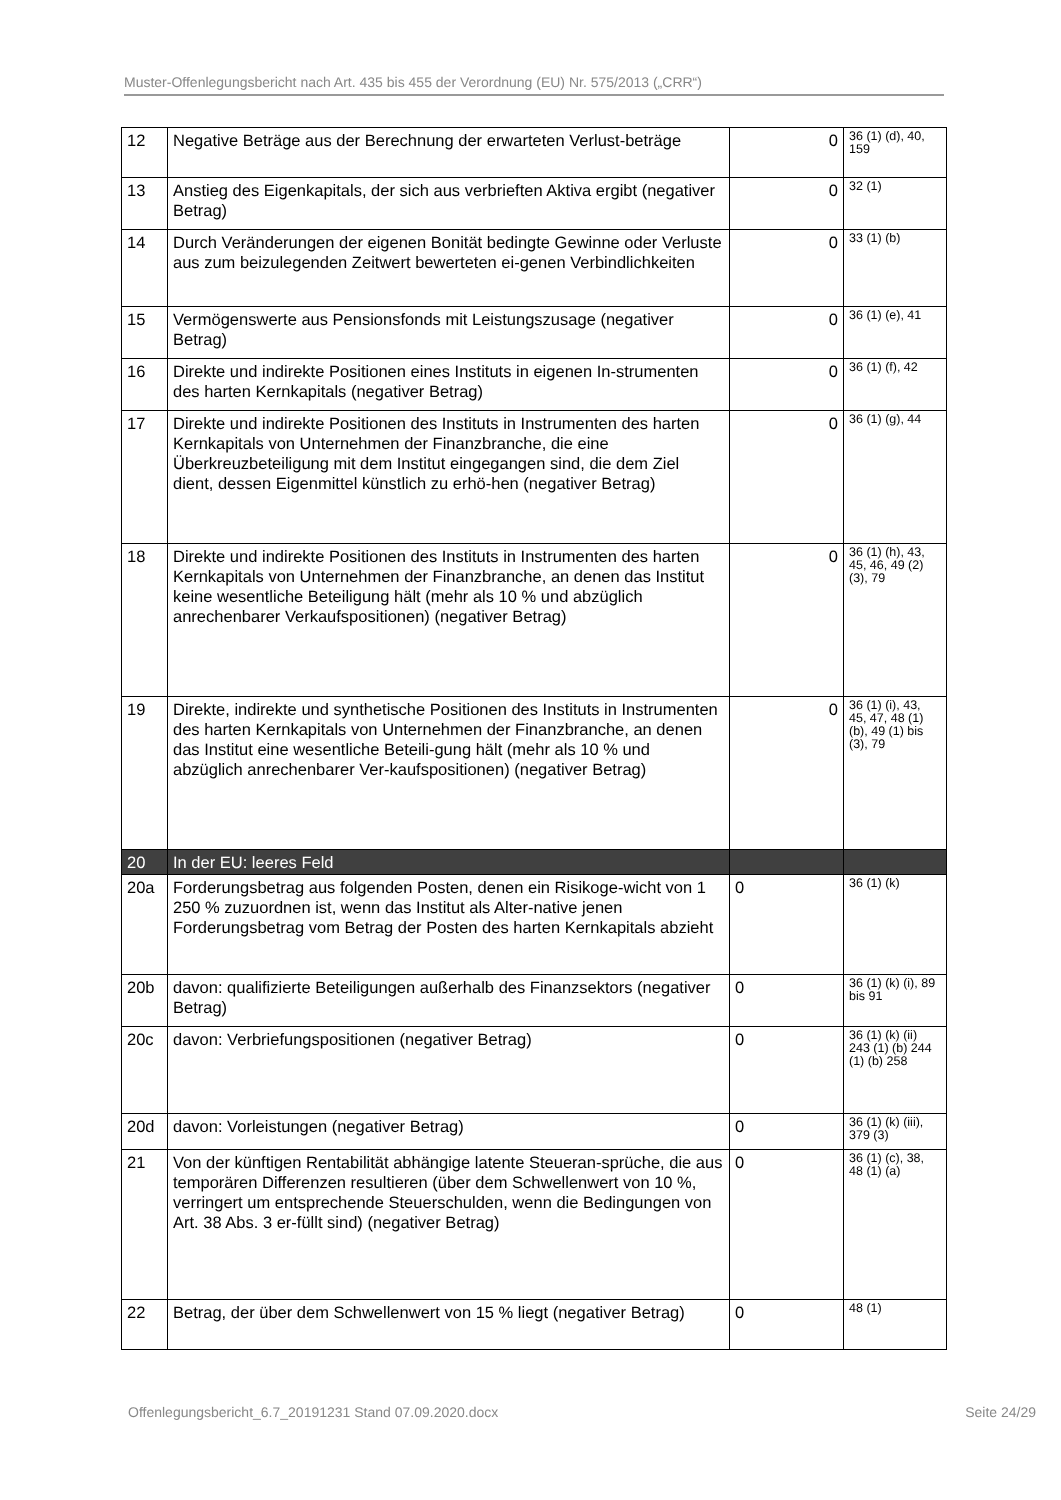Muster-Offenlegungsbericht nach Art. 435 bis 455 der Verordnung (EU) Nr. 575/2013 („CRR“)
| 12 | Negative Beträge aus der Berechnung der erwarteten Verlust-beträge | 0 | 36 (1) (d), 40, 159 |
| 13 | Anstieg des Eigenkapitals, der sich aus verbrieften Aktiva ergibt (negativer Betrag) | 0 | 32 (1) |
| 14 | Durch Veränderungen der eigenen Bonität bedingte Gewinne oder Verluste aus zum beizulegenden Zeitwert bewerteten ei-genen Verbindlichkeiten | 0 | 33 (1) (b) |
| 15 | Vermögenswerte aus Pensionsfonds mit Leistungszusage (negativer Betrag) | 0 | 36 (1) (e), 41 |
| 16 | Direkte und indirekte Positionen eines Instituts in eigenen In-strumenten des harten Kernkapitals (negativer Betrag) | 0 | 36 (1) (f), 42 |
| 17 | Direkte und indirekte Positionen des Instituts in Instrumenten des harten Kernkapitals von Unternehmen der Finanzbranche, die eine Überkreuzbeteiligung mit dem Institut eingegangen sind, die dem Ziel dient, dessen Eigenmittel künstlich zu erhö-hen (negativer Betrag) | 0 | 36 (1) (g), 44 |
| 18 | Direkte und indirekte Positionen des Instituts in Instrumenten des harten Kernkapitals von Unternehmen der Finanzbranche, an denen das Institut keine wesentliche Beteiligung hält (mehr als 10 % und abzüglich anrechenbarer Verkaufspositionen) (negativer Betrag) | 0 | 36 (1) (h), 43, 45, 46, 49 (2) (3), 79 |
| 19 | Direkte, indirekte und synthetische Positionen des Instituts in Instrumenten des harten Kernkapitals von Unternehmen der Finanzbranche, an denen das Institut eine wesentliche Beteili-gung hält (mehr als 10 % und abzüglich anrechenbarer Ver-kaufspositionen) (negativer Betrag) | 0 | 36 (1) (i), 43, 45, 47, 48 (1) (b), 49 (1) bis (3), 79 |
| 20 | In der EU: leeres Feld | | |
| 20a | Forderungsbetrag aus folgenden Posten, denen ein Risikoge-wicht von 1 250 % zuzuordnen ist, wenn das Institut als Alter-native jenen Forderungsbetrag vom Betrag der Posten des harten Kernkapitals abzieht | 0 | 36 (1) (k) |
| 20b | davon: qualifizierte Beteiligungen außerhalb des Finanzsektors (negativer Betrag) | 0 | 36 (1) (k) (i), 89 bis 91 |
| 20c | davon: Verbriefungspositionen (negativer Betrag) | 0 | 36 (1) (k) (ii) 243 (1) (b) 244 (1) (b) 258 |
| 20d | davon: Vorleistungen (negativer Betrag) | 0 | 36 (1) (k) (iii), 379 (3) |
| 21 | Von der künftigen Rentabilität abhängige latente Steueran-sprüche, die aus temporären Differenzen resultieren (über dem Schwellenwert von 10 %, verringert um entsprechende Steuerschulden, wenn die Bedingungen von Art. 38 Abs. 3 er-füllt sind) (negativer Betrag) | 0 | 36 (1) (c), 38, 48 (1) (a) |
| 22 | Betrag, der über dem Schwellenwert von 15 % liegt (negativer Betrag) | 0 | 48 (1) |
Offenlegungsbericht_6.7_20191231 Stand 07.09.2020.docx Seite 24/29